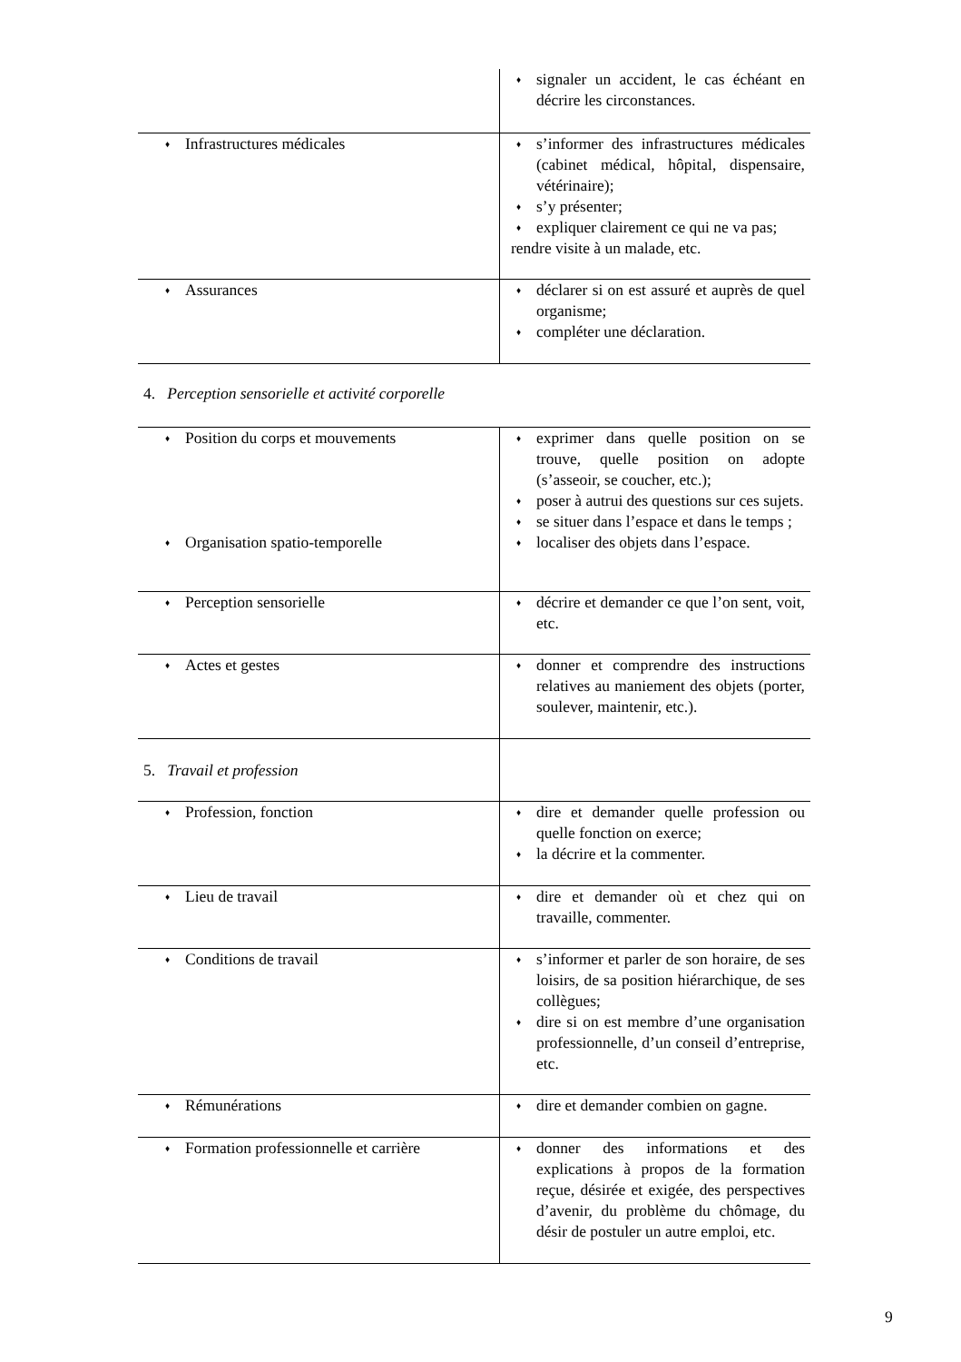| | ♦ signaler un accident, le cas échéant en décrire les circonstances. |
| ♦ Infrastructures médicales | ♦ s’informer des infrastructures médicales (cabinet médical, hôpital, dispensaire, vétérinaire); ♦ s’y présenter; ♦ expliquer clairement ce qui ne va pas; rendre visite à un malade, etc. |
| ♦ Assurances | ♦ déclarer si on est assuré et auprès de quel organisme; ♦ compléter une déclaration. |
4. Perception sensorielle et activité corporelle
| ♦ Position du corps et mouvements ♦ Organisation spatio-temporelle | ♦ exprimer dans quelle position on se trouve, quelle position on adopte (s’asseoir, se coucher, etc.); ♦ poser à autrui des questions sur ces sujets. ♦ se situer dans l’espace et dans le temps ; ♦ localiser des objets dans l’espace. |
| ♦ Perception sensorielle | ♦ décrire et demander ce que l’on sent, voit, etc. |
| ♦ Actes et gestes | ♦ donner et comprendre des instructions relatives au maniement des objets (porter, soulever, maintenir, etc.). |
| 5. Travail et profession | |
| ♦ Profession, fonction | ♦ dire et demander quelle profession ou quelle fonction on exerce; ♦ la décrire et la commenter. |
| ♦ Lieu de travail | ♦ dire et demander où et chez qui on travaille, commenter. |
| ♦ Conditions de travail | ♦ s’informer et parler de son horaire, de ses loisirs, de sa position hiérarchique, de ses collègues; ♦ dire si on est membre d’une organisation professionnelle, d’un conseil d’entreprise, etc. |
| ♦ Rémunérations | ♦ dire et demander combien on gagne. |
| ♦ Formation professionnelle et carrière | ♦ donner des informations et des explications à propos de la formation reçue, désirée et exigée, des perspectives d’avenir, du problème du chômage, du désir de postuler un autre emploi, etc. |
9